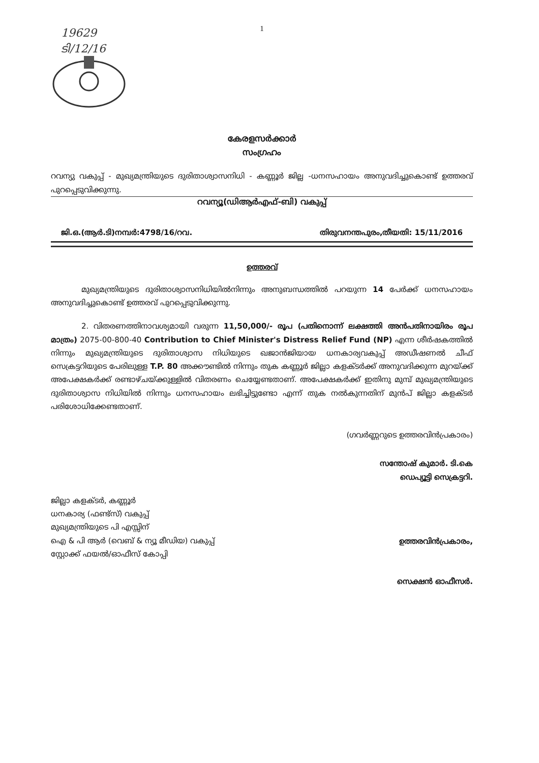19629
ടി/12/16
1
കേരളസർക്കാർ
സംഗ്രഹം
റവന്യു വകുപ്പ് - മുഖ്യമന്ത്രിയുടെ ദുരിതാശ്വാസനിധി - കണ്ണൂർ ജില്ല -ധനസഹായം അനുവദിച്ചുകൊണ്ട് ഉത്തരവ് പുറപ്പെടുവിക്കുന്നു.
റവന്യൂ(ഡിആർഎഫ്-ബി) വകുപ്പ്
ജി.ഒ.(ആർ.ടി)നമ്പർ:4798/16/റവ. തിരുവനന്തപുരം,തീയതി: 15/11/2016
ഉത്തരവ്
മുഖ്യമന്ത്രിയുടെ ദുരിതാശ്വാസനിധിയിൽനിന്നും അനുബന്ധത്തിൽ പറയുന്ന 14 പേർക്ക് ധനസഹായം അനുവദിച്ചുകൊണ്ട് ഉത്തരവ് പുറപ്പെടുവിക്കുന്നു.
2. വിതരണത്തിനാവശ്യമായി വരുന്ന 11,50,000/- രൂപ (പതിനൊന്ന് ലക്ഷത്തി അൻപതിനായിരം രൂപ മാത്രം) 2075-00-800-40 Contribution to Chief Minister's Distress Relief Fund (NP) എന്ന ശീർഷകത്തിൽ നിന്നും മുഖ്യമന്ത്രിയുടെ ദുരിതാശ്വാസ നിധിയുടെ ഖജാൻജിയായ ധനകാര്യവകുപ്പ് അഡീഷണൽ ചീഫ് സെക്രട്ടറിയുടെ പേരിലുള്ള T.P. 80 അക്കൗണ്ടിൽ നിന്നും തുക കണ്ണൂർ ജില്ലാ കളക്ടർക്ക് അനുവദിക്കുന്ന മുറയ്ക്ക് അപേക്ഷകർക്ക് രണ്ടാഴ്ചയ്ക്കുള്ളിൽ വിതരണം ചെയ്യേണ്ടതാണ്. അപേക്ഷകർക്ക് ഇതിനു മുമ്പ് മുഖ്യമന്ത്രിയുടെ ദുരിതാശ്വാസ നിധിയിൽ നിന്നും ധനസഹായം ലഭിച്ചിട്ടുണ്ടോ എന്ന് തുക നൽകുന്നതിന് മുൻപ് ജില്ലാ കളക്ടർ പരിശോധിക്കേണ്ടതാണ്.
(ഗവർണ്ണറുടെ ഉത്തരവിൻപ്രകാരം)
സന്തോഷ് കുമാർ. ടി.കെ
ഡെപ്യൂട്ടി സെക്രട്ടറി.
ജില്ലാ കളക്ടർ, കണ്ണൂർ
ധനകാര്യ (ഫണ്ട്സ്) വകുപ്പ്
മുഖ്യമന്ത്രിയുടെ പി എസ്സിന്
ഐ & പി ആർ (വെബ് & ന്യൂ മീഡിയ) വകുപ്പ്
സ്റ്റോക്ക് ഫയൽ/ഓഫീസ് കോപ്പി
ഉത്തരവിൻപ്രകാരം,
സെക്ഷൻ ഓഫീസർ.